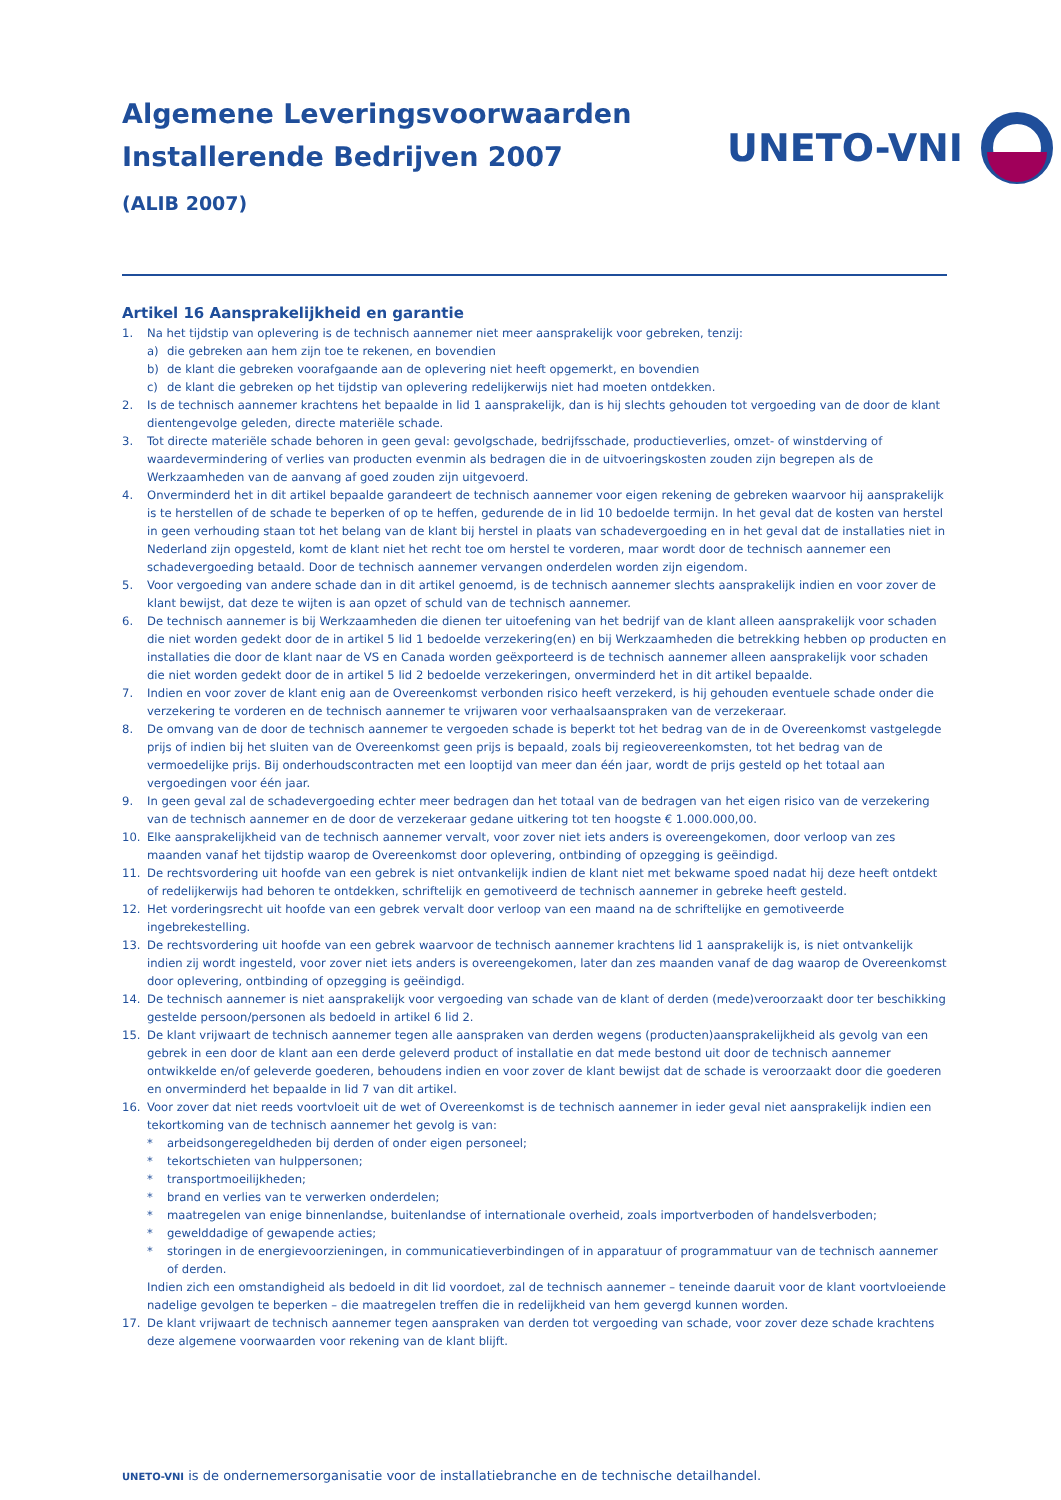Algemene Leveringsvoorwaarden
Installerende Bedrijven 2007
(ALIB 2007)
UNETO-VNI
Artikel 16 Aansprakelijkheid en garantie
1. Na het tijdstip van oplevering is de technisch aannemer niet meer aansprakelijk voor gebreken, tenzij:
a) die gebreken aan hem zijn toe te rekenen, en bovendien
b) de klant die gebreken voorafgaande aan de oplevering niet heeft opgemerkt, en bovendien
c) de klant die gebreken op het tijdstip van oplevering redelijkerwijs niet had moeten ontdekken.
2. Is de technisch aannemer krachtens het bepaalde in lid 1 aansprakelijk, dan is hij slechts gehouden tot vergoeding van de door de klant dientengevolge geleden, directe materiële schade.
3. Tot directe materiële schade behoren in geen geval: gevolgschade, bedrijfsschade, productieverlies, omzet- of winstderving of waardevermindering of verlies van producten evenmin als bedragen die in de uitvoeringskosten zouden zijn begrepen als de Werkzaamheden van de aanvang af goed zouden zijn uitgevoerd.
4. Onverminderd het in dit artikel bepaalde garandeert de technisch aannemer voor eigen rekening de gebreken waarvoor hij aansprakelijk is te herstellen of de schade te beperken of op te heffen, gedurende de in lid 10 bedoelde termijn. In het geval dat de kosten van herstel in geen verhouding staan tot het belang van de klant bij herstel in plaats van schadevergoeding en in het geval dat de installaties niet in Nederland zijn opgesteld, komt de klant niet het recht toe om herstel te vorderen, maar wordt door de technisch aannemer een schadevergoeding betaald. Door de technisch aannemer vervangen onderdelen worden zijn eigendom.
5. Voor vergoeding van andere schade dan in dit artikel genoemd, is de technisch aannemer slechts aansprakelijk indien en voor zover de klant bewijst, dat deze te wijten is aan opzet of schuld van de technisch aannemer.
6. De technisch aannemer is bij Werkzaamheden die dienen ter uitoefening van het bedrijf van de klant alleen aansprakelijk voor schaden die niet worden gedekt door de in artikel 5 lid 1 bedoelde verzekering(en) en bij Werkzaamheden die betrekking hebben op producten en installaties die door de klant naar de VS en Canada worden geëxporteerd is de technisch aannemer alleen aansprakelijk voor schaden die niet worden gedekt door de in artikel 5 lid 2 bedoelde verzekeringen, onverminderd het in dit artikel bepaalde.
7. Indien en voor zover de klant enig aan de Overeenkomst verbonden risico heeft verzekerd, is hij gehouden eventuele schade onder die verzekering te vorderen en de technisch aannemer te vrijwaren voor verhaalsaanspraken van de verzekeraar.
8. De omvang van de door de technisch aannemer te vergoeden schade is beperkt tot het bedrag van de in de Overeenkomst vastgelegde prijs of indien bij het sluiten van de Overeenkomst geen prijs is bepaald, zoals bij regieovereenkomsten, tot het bedrag van de vermoedelijke prijs. Bij onderhoudscontracten met een looptijd van meer dan één jaar, wordt de prijs gesteld op het totaal aan vergoedingen voor één jaar.
9. In geen geval zal de schadevergoeding echter meer bedragen dan het totaal van de bedragen van het eigen risico van de verzekering van de technisch aannemer en de door de verzekeraar gedane uitkering tot ten hoogste € 1.000.000,00.
10. Elke aansprakelijkheid van de technisch aannemer vervalt, voor zover niet iets anders is overeengekomen, door verloop van zes maanden vanaf het tijdstip waarop de Overeenkomst door oplevering, ontbinding of opzegging is geëindigd.
11. De rechtsvordering uit hoofde van een gebrek is niet ontvankelijk indien de klant niet met bekwame spoed nadat hij deze heeft ontdekt of redelijkerwijs had behoren te ontdekken, schriftelijk en gemotiveerd de technisch aannemer in gebreke heeft gesteld.
12. Het vorderingsrecht uit hoofde van een gebrek vervalt door verloop van een maand na de schriftelijke en gemotiveerde ingebrekestelling.
13. De rechtsvordering uit hoofde van een gebrek waarvoor de technisch aannemer krachtens lid 1 aansprakelijk is, is niet ontvankelijk indien zij wordt ingesteld, voor zover niet iets anders is overeengekomen, later dan zes maanden vanaf de dag waarop de Overeenkomst door oplevering, ontbinding of opzegging is geëindigd.
14. De technisch aannemer is niet aansprakelijk voor vergoeding van schade van de klant of derden (mede)veroorzaakt door ter beschikking gestelde persoon/personen als bedoeld in artikel 6 lid 2.
15. De klant vrijwaart de technisch aannemer tegen alle aanspraken van derden wegens (producten)aansprakelijkheid als gevolg van een gebrek in een door de klant aan een derde geleverd product of installatie en dat mede bestond uit door de technisch aannemer ontwikkelde en/of geleverde goederen, behoudens indien en voor zover de klant bewijst dat de schade is veroorzaakt door die goederen en onverminderd het bepaalde in lid 7 van dit artikel.
16. Voor zover dat niet reeds voortvloeit uit de wet of Overeenkomst is de technisch aannemer in ieder geval niet aansprakelijk indien een tekortkoming van de technisch aannemer het gevolg is van:
* arbeidsongeregeldheden bij derden of onder eigen personeel;
* tekortschieten van hulppersonen;
* transportmoeilijkheden;
* brand en verlies van te verwerken onderdelen;
* maatregelen van enige binnenlandse, buitenlandse of internationale overheid, zoals importverboden of handelsverboden;
* gewelddadige of gewapende acties;
* storingen in de energievoorzieningen, in communicatieverbindingen of in apparatuur of programmatuur van de technisch aannemer of derden.
Indien zich een omstandigheid als bedoeld in dit lid voordoet, zal de technisch aannemer – teneinde daaruit voor de klant voortvloeiende nadelige gevolgen te beperken – die maatregelen treffen die in redelijkheid van hem gevergd kunnen worden.
17. De klant vrijwaart de technisch aannemer tegen aanspraken van derden tot vergoeding van schade, voor zover deze schade krachtens deze algemene voorwaarden voor rekening van de klant blijft.
UNETO-VNI is de ondernemersorganisatie voor de installatiebranche en de technische detailhandel.